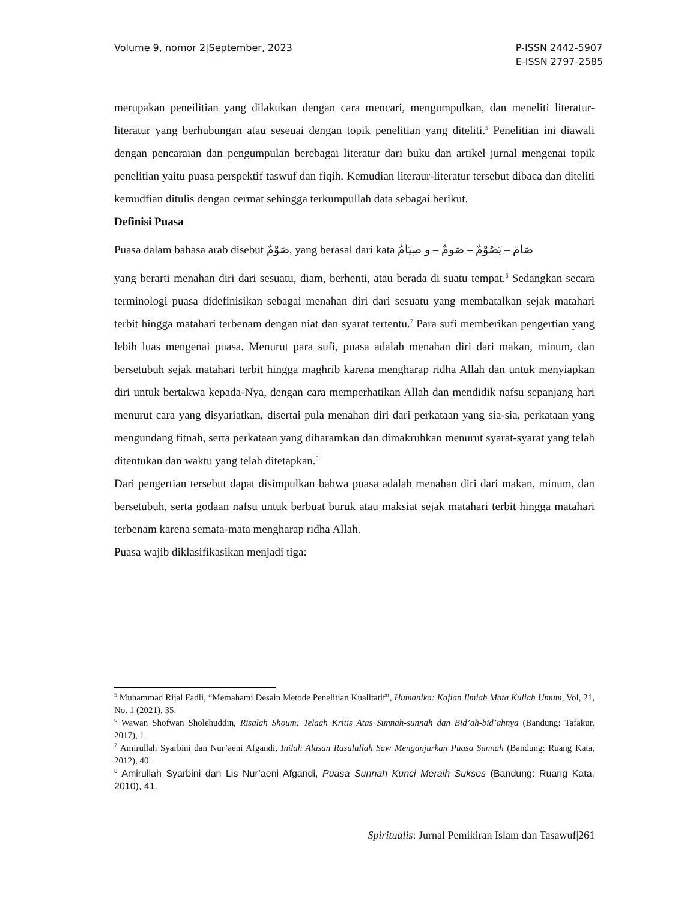Volume 9, nomor 2|September, 2023
P-ISSN 2442-5907
E-ISSN 2797-2585
merupakan peneilitian yang dilakukan dengan cara mencari, mengumpulkan, dan meneliti literatur-literatur yang berhubungan atau seseuai dengan topik penelitian yang diteliti.<sup>5</sup> Penelitian ini diawali dengan pencaraian dan pengumpulan berebagai literatur dari buku dan artikel jurnal mengenai topik penelitian yaitu puasa perspektif taswuf dan fiqih. Kemudian literaur-literatur tersebut dibaca dan diteliti kemudfian ditulis dengan cermat sehingga terkumpullah data sebagai berikut.
Definisi Puasa
Puasa dalam bahasa arab disebut صَوْمٌ, yang berasal dari kata صَامَ – يَصُوْمٌ – صَومٌ – و صِيَامُ
yang berarti menahan diri dari sesuatu, diam, berhenti, atau berada di suatu tempat.<sup>6</sup> Sedangkan secara terminologi puasa didefinisikan sebagai menahan diri dari sesuatu yang membatalkan sejak matahari terbit hingga matahari terbenam dengan niat dan syarat tertentu.<sup>7</sup> Para sufi memberikan pengertian yang lebih luas mengenai puasa. Menurut para sufi, puasa adalah menahan diri dari makan, minum, dan bersetubuh sejak matahari terbit hingga maghrib karena mengharap ridha Allah dan untuk menyiapkan diri untuk bertakwa kepada-Nya, dengan cara memperhatikan Allah dan mendidik nafsu sepanjang hari menurut cara yang disyariatkan, disertai pula menahan diri dari perkataan yang sia-sia, perkataan yang mengundang fitnah, serta perkataan yang diharamkan dan dimakruhkan menurut syarat-syarat yang telah ditentukan dan waktu yang telah ditetapkan.<sup>8</sup>
Dari pengertian tersebut dapat disimpulkan bahwa puasa adalah menahan diri dari makan, minum, dan bersetubuh, serta godaan nafsu untuk berbuat buruk atau maksiat sejak matahari terbit hingga matahari terbenam karena semata-mata mengharap ridha Allah.
Puasa wajib diklasifikasikan menjadi tiga:
<sup>5</sup> Muhammad Rijal Fadli, “Memahami Desain Metode Penelitian Kualitatif”, Humanika: Kajian Ilmiah Mata Kuliah Umum, Vol, 21, No. 1 (2021), 35.
<sup>6</sup> Wawan Shofwan Sholehuddin, Risalah Shoum: Telaah Kritis Atas Sunnah-sunnah dan Bid’ah-bid’ahnya (Bandung: Tafakur, 2017), 1.
<sup>7</sup> Amirullah Syarbini dan Nur’aeni Afgandi, Inilah Alasan Rasulullah Saw Menganjurkan Puasa Sunnah (Bandung: Ruang Kata, 2012), 40.
<sup>8</sup> Amirullah Syarbini dan Lis Nur’aeni Afgandi, Puasa Sunnah Kunci Meraih Sukses (Bandung: Ruang Kata, 2010), 41.
Spiritualis: Jurnal Pemikiran Islam dan Tasawuf|261